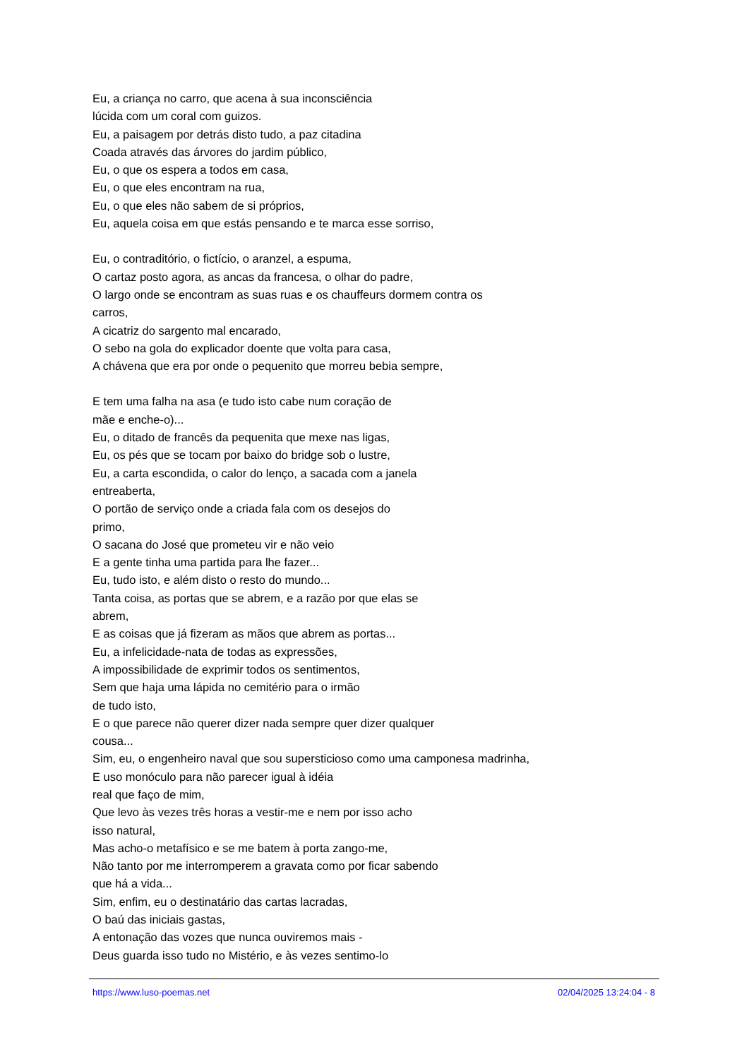Eu, a criança no carro, que acena à sua inconsciência
lúcida com um coral com guizos.
Eu, a paisagem por detrás disto tudo, a paz citadina
Coada através das árvores do jardim público,
Eu, o que os espera a todos em casa,
Eu, o que eles encontram na rua,
Eu, o que eles não sabem de si próprios,
Eu, aquela coisa em que estás pensando e te marca esse sorriso,
Eu, o contraditório, o fictício, o aranzel, a espuma,
O cartaz posto agora, as ancas da francesa, o olhar do padre,
O largo onde se encontram as suas ruas e os chauffeurs dormem contra os
carros,
A cicatriz do sargento mal encarado,
O sebo na gola do explicador doente que volta para casa,
A chávena que era por onde o pequenito que morreu bebia sempre,
E tem uma falha na asa (e tudo isto cabe num coração de
mãe e enche-o)...
Eu, o ditado de francês da pequenita que mexe nas ligas,
Eu, os pés que se tocam por baixo do bridge sob o lustre,
Eu, a carta escondida, o calor do lenço, a sacada com a janela
entreaberta,
O portão de serviço onde a criada fala com os desejos do
primo,
O sacana do José que prometeu vir e não veio
E a gente tinha uma partida para lhe fazer...
Eu, tudo isto, e além disto o resto do mundo...
Tanta coisa, as portas que se abrem, e a razão por que elas se
abrem,
E as coisas que já fizeram as mãos que abrem as portas...
Eu, a infelicidade-nata de todas as expressões,
A impossibilidade de exprimir todos os sentimentos,
Sem que haja uma lápida no cemitério para o irmão
de tudo isto,
E o que parece não querer dizer nada sempre quer dizer qualquer
cousa...
Sim, eu, o engenheiro naval que sou supersticioso como uma camponesa madrinha,
E uso monóculo para não parecer igual à idéia
real que faço de mim,
Que levo às vezes três horas a vestir-me e nem por isso acho
isso natural,
Mas acho-o metafísico e se me batem à porta zango-me,
Não tanto por me interromperem a gravata como por ficar sabendo
que há a vida...
Sim, enfim, eu o destinatário das cartas lacradas,
O baú das iniciais gastas,
A entonação das vozes que nunca ouviremos mais -
Deus guarda isso tudo no Mistério, e às vezes sentimo-lo
https://www.luso-poemas.net 02/04/2025 13:24:04 - 8